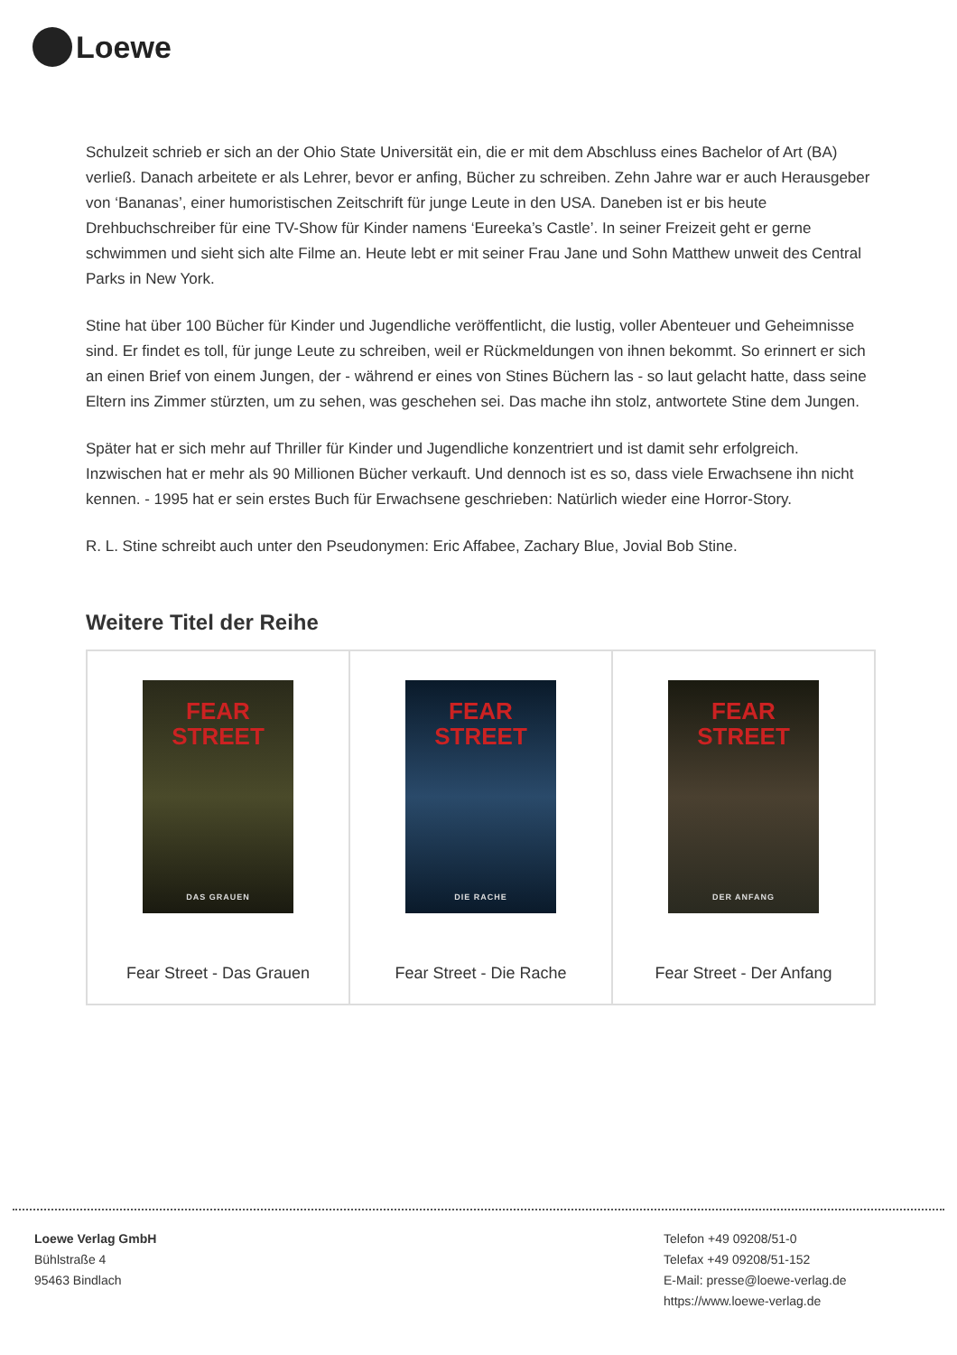Loewe
Schulzeit schrieb er sich an der Ohio State Universität ein, die er mit dem Abschluss eines Bachelor of Art (BA) verließ. Danach arbeitete er als Lehrer, bevor er anfing, Bücher zu schreiben. Zehn Jahre war er auch Herausgeber von ‘Bananas’, einer humoristischen Zeitschrift für junge Leute in den USA. Daneben ist er bis heute Drehbuchschreiber für eine TV-Show für Kinder namens ‘Eureeka’s Castle’. In seiner Freizeit geht er gerne schwimmen und sieht sich alte Filme an. Heute lebt er mit seiner Frau Jane und Sohn Matthew unweit des Central Parks in New York.
Stine hat über 100 Bücher für Kinder und Jugendliche veröffentlicht, die lustig, voller Abenteuer und Geheimnisse sind. Er findet es toll, für junge Leute zu schreiben, weil er Rückmeldungen von ihnen bekommt. So erinnert er sich an einen Brief von einem Jungen, der - während er eines von Stines Büchern las - so laut gelacht hatte, dass seine Eltern ins Zimmer stürzten, um zu sehen, was geschehen sei. Das mache ihn stolz, antwortete Stine dem Jungen.
Später hat er sich mehr auf Thriller für Kinder und Jugendliche konzentriert und ist damit sehr erfolgreich. Inzwischen hat er mehr als 90 Millionen Bücher verkauft. Und dennoch ist es so, dass viele Erwachsene ihn nicht kennen. - 1995 hat er sein erstes Buch für Erwachsene geschrieben: Natürlich wieder eine Horror-Story.
R. L. Stine schreibt auch unter den Pseudonymen: Eric Affabee, Zachary Blue, Jovial Bob Stine.
Weitere Titel der Reihe
| FEAR STREET DAS GRAUEN Fear Street - Das Grauen | FEAR STREET DIE RACHE Fear Street - Die Rache | FEAR STREET DER ANFANG Fear Street - Der Anfang |
Loewe Verlag GmbH
Bühlstraße 4
95463 Bindlach
Telefon +49 09208/51-0
Telefax +49 09208/51-152
E-Mail: presse@loewe-verlag.de
https://www.loewe-verlag.de